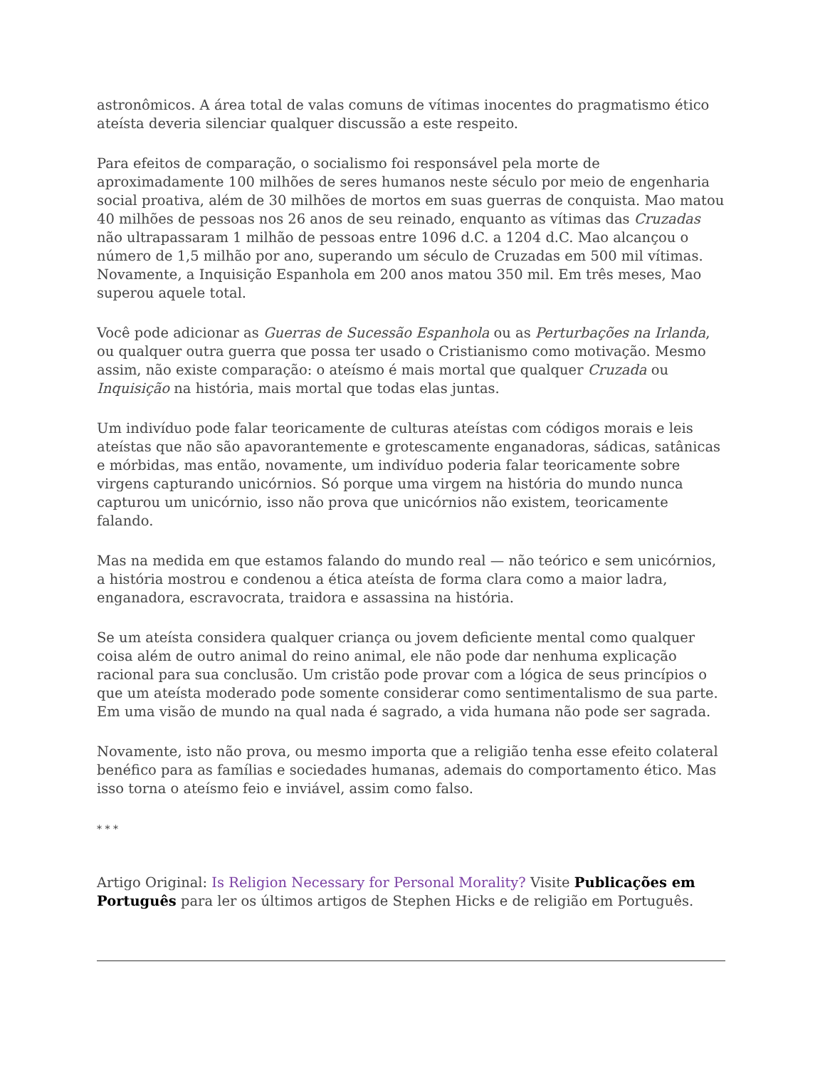astronômicos. A área total de valas comuns de vítimas inocentes do pragmatismo ético ateísta deveria silenciar qualquer discussão a este respeito.
Para efeitos de comparação, o socialismo foi responsável pela morte de aproximadamente 100 milhões de seres humanos neste século por meio de engenharia social proativa, além de 30 milhões de mortos em suas guerras de conquista. Mao matou 40 milhões de pessoas nos 26 anos de seu reinado, enquanto as vítimas das Cruzadas não ultrapassaram 1 milhão de pessoas entre 1096 d.C. a 1204 d.C. Mao alcançou o número de 1,5 milhão por ano, superando um século de Cruzadas em 500 mil vítimas. Novamente, a Inquisição Espanhola em 200 anos matou 350 mil. Em três meses, Mao superou aquele total.
Você pode adicionar as Guerras de Sucessão Espanhola ou as Perturbações na Irlanda, ou qualquer outra guerra que possa ter usado o Cristianismo como motivação. Mesmo assim, não existe comparação: o ateísmo é mais mortal que qualquer Cruzada ou Inquisição na história, mais mortal que todas elas juntas.
Um indivíduo pode falar teoricamente de culturas ateístas com códigos morais e leis ateístas que não são apavorantemente e grotescamente enganadoras, sádicas, satânicas e mórbidas, mas então, novamente, um indivíduo poderia falar teoricamente sobre virgens capturando unicórnios. Só porque uma virgem na história do mundo nunca capturou um unicórnio, isso não prova que unicórnios não existem, teoricamente falando.
Mas na medida em que estamos falando do mundo real — não teórico e sem unicórnios, a história mostrou e condenou a ética ateísta de forma clara como a maior ladra, enganadora, escravocrata, traidora e assassina na história.
Se um ateísta considera qualquer criança ou jovem deficiente mental como qualquer coisa além de outro animal do reino animal, ele não pode dar nenhuma explicação racional para sua conclusão. Um cristão pode provar com a lógica de seus princípios o que um ateísta moderado pode somente considerar como sentimentalismo de sua parte. Em uma visão de mundo na qual nada é sagrado, a vida humana não pode ser sagrada.
Novamente, isto não prova, ou mesmo importa que a religião tenha esse efeito colateral benéfico para as famílias e sociedades humanas, ademais do comportamento ético. Mas isso torna o ateísmo feio e inviável, assim como falso.
* * *
Artigo Original: Is Religion Necessary for Personal Morality? Visite Publicações em Português para ler os últimos artigos de Stephen Hicks e de religião em Português.